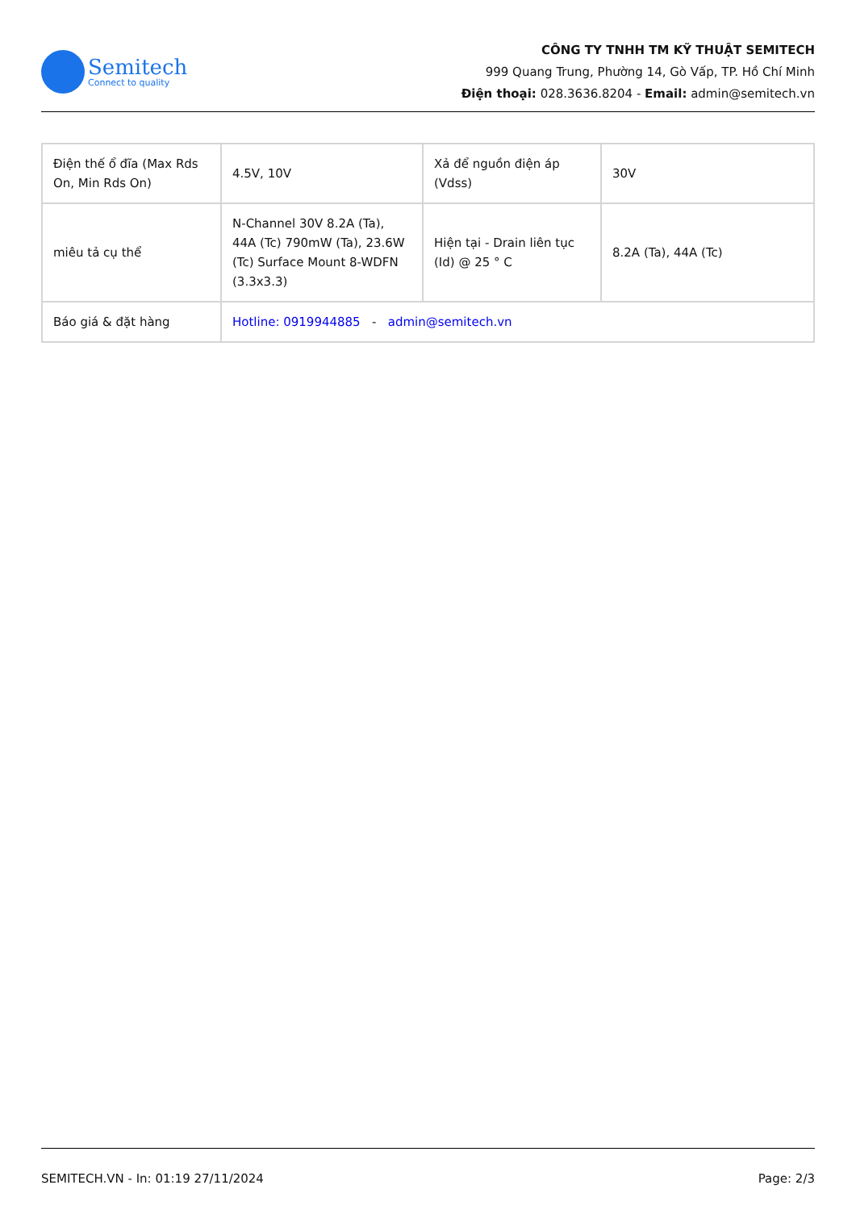Semitech
Connect to quality
CÔNG TY TNHH TM KỸ THUẬT SEMITECH
999 Quang Trung, Phường 14, Gò Vấp, TP. Hồ Chí Minh
Điện thoại: 028.3636.8204 - Email: admin@semitech.vn
| Điện thế ổ đĩa (Max Rds On, Min Rds On) | 4.5V, 10V | Xả để nguồn điện áp (Vdss) | 30V |
| miêu tả cụ thể | N-Channel 30V 8.2A (Ta), 44A (Tc) 790mW (Ta), 23.6W (Tc) Surface Mount 8-WDFN (3.3x3.3) | Hiện tại - Drain liên tục (Id) @ 25 ° C | 8.2A (Ta), 44A (Tc) |
| Báo giá & đặt hàng | Hotline: 0919944885 - admin@semitech.vn | | |
SEMITECH.VN - In: 01:19 27/11/2024 Page: 2/3